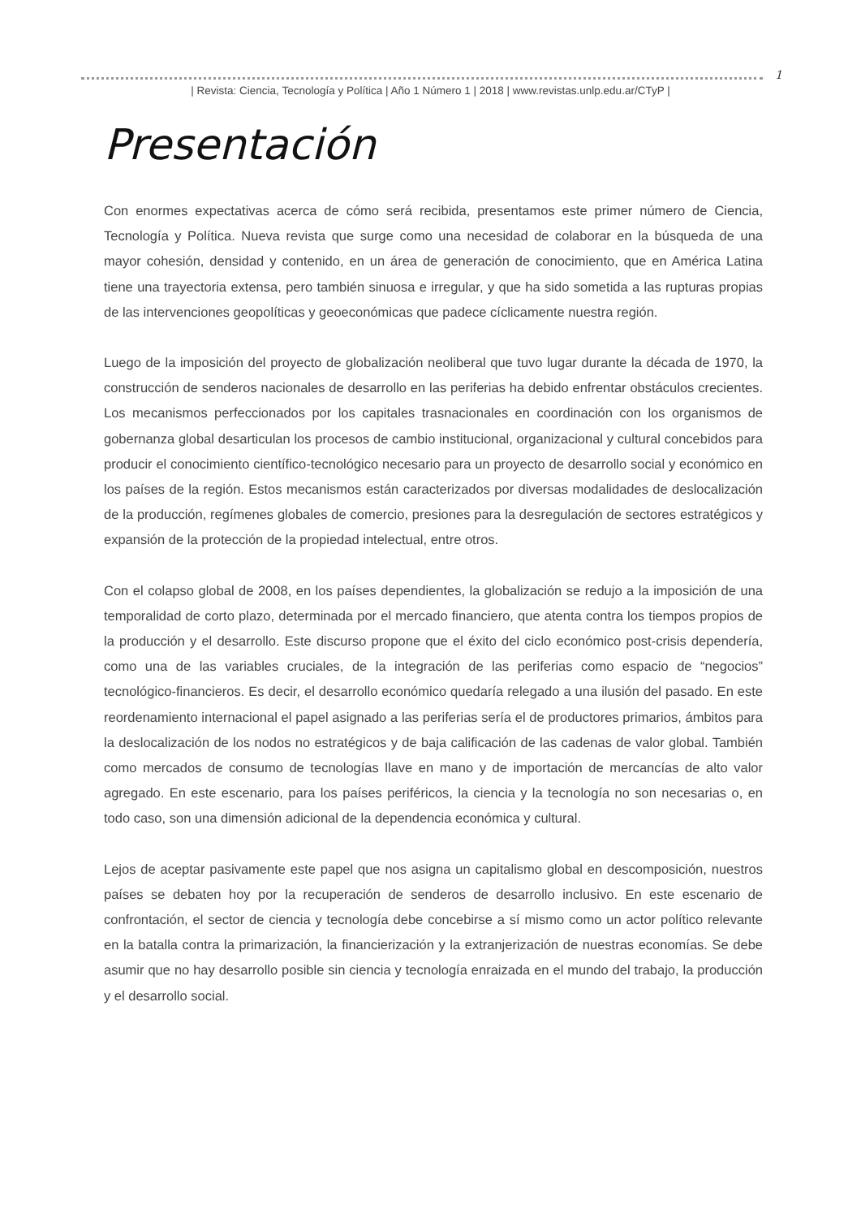1
| Revista: Ciencia, Tecnología y Política | Año 1 Número 1 | 2018 | www.revistas.unlp.edu.ar/CTyP |
Presentación
Con enormes expectativas acerca de cómo será recibida, presentamos este primer número de Ciencia, Tecnología y Política. Nueva revista que surge como una necesidad de colaborar en la búsqueda de una mayor cohesión, densidad y contenido, en un área de generación de conocimiento, que en América Latina tiene una trayectoria extensa, pero también sinuosa e irregular, y que ha sido sometida a las rupturas propias de las intervenciones geopolíticas y geoeconómicas que padece cíclicamente nuestra región.
Luego de la imposición del proyecto de globalización neoliberal que tuvo lugar durante la década de 1970, la construcción de senderos nacionales de desarrollo en las periferias ha debido enfrentar obstáculos crecientes. Los mecanismos perfeccionados por los capitales trasnacionales en coordinación con los organismos de gobernanza global desarticulan los procesos de cambio institucional, organizacional y cultural concebidos para producir el conocimiento científico-tecnológico necesario para un proyecto de desarrollo social y económico en los países de la región. Estos mecanismos están caracterizados por diversas modalidades de deslocalización de la producción, regímenes globales de comercio, presiones para la desregulación de sectores estratégicos y expansión de la protección de la propiedad intelectual, entre otros.
Con el colapso global de 2008, en los países dependientes, la globalización se redujo a la imposición de una temporalidad de corto plazo, determinada por el mercado financiero, que atenta contra los tiempos propios de la producción y el desarrollo. Este discurso propone que el éxito del ciclo económico post-crisis dependería, como una de las variables cruciales, de la integración de las periferias como espacio de “negocios” tecnológico-financieros. Es decir, el desarrollo económico quedaría relegado a una ilusión del pasado. En este reordenamiento internacional el papel asignado a las periferias sería el de productores primarios, ámbitos para la deslocalización de los nodos no estratégicos y de baja calificación de las cadenas de valor global. También como mercados de consumo de tecnologías llave en mano y de importación de mercancías de alto valor agregado. En este escenario, para los países periféricos, la ciencia y la tecnología no son necesarias o, en todo caso, son una dimensión adicional de la dependencia económica y cultural.
Lejos de aceptar pasivamente este papel que nos asigna un capitalismo global en descomposición, nuestros países se debaten hoy por la recuperación de senderos de desarrollo inclusivo. En este escenario de confrontación, el sector de ciencia y tecnología debe concebirse a sí mismo como un actor político relevante en la batalla contra la primarización, la financierización y la extranjerización de nuestras economías. Se debe asumir que no hay desarrollo posible sin ciencia y tecnología enraizada en el mundo del trabajo, la producción y el desarrollo social.